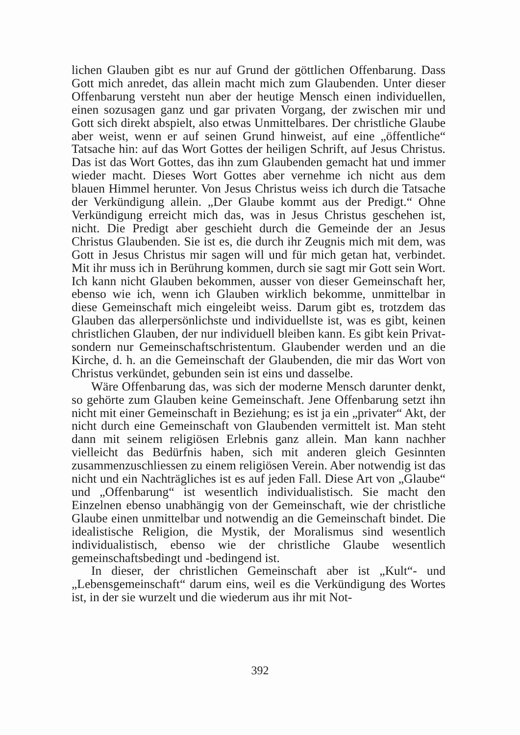lichen Glauben gibt es nur auf Grund der göttlichen Offenbarung. Dass Gott mich anredet, das allein macht mich zum Glaubenden. Unter dieser Offenbarung versteht nun aber der heutige Mensch einen individuellen, einen sozusagen ganz und gar privaten Vorgang, der zwischen mir und Gott sich direkt abspielt, also etwas Unmittelbares. Der christliche Glaube aber weist, wenn er auf seinen Grund hinweist, auf eine „öffentliche“ Tatsache hin: auf das Wort Gottes der heiligen Schrift, auf Jesus Christus. Das ist das Wort Gottes, das ihn zum Glaubenden gemacht hat und immer wieder macht. Dieses Wort Gottes aber vernehme ich nicht aus dem blauen Himmel herunter. Von Jesus Christus weiss ich durch die Tatsache der Verkündigung allein. „Der Glaube kommt aus der Predigt.“ Ohne Verkündigung erreicht mich das, was in Jesus Christus geschehen ist, nicht. Die Predigt aber geschieht durch die Gemeinde der an Jesus Christus Glaubenden. Sie ist es, die durch ihr Zeugnis mich mit dem, was Gott in Jesus Christus mir sagen will und für mich getan hat, verbindet. Mit ihr muss ich in Berührung kommen, durch sie sagt mir Gott sein Wort. Ich kann nicht Glauben bekommen, ausser von dieser Gemeinschaft her, ebenso wie ich, wenn ich Glauben wirklich bekomme, unmittelbar in diese Gemeinschaft mich eingeleibt weiss. Darum gibt es, trotzdem das Glauben das allerpersönlichste und individuellste ist, was es gibt, keinen christlichen Glauben, der nur individuell bleiben kann. Es gibt kein Privat- sondern nur Gemeinschaftschristentum. Glaubender werden und an die Kirche, d. h. an die Gemeinschaft der Glaubenden, die mir das Wort von Christus verkündet, gebunden sein ist eins und dasselbe.
Wäre Offenbarung das, was sich der moderne Mensch darunter denkt, so gehörte zum Glauben keine Gemeinschaft. Jene Offenbarung setzt ihn nicht mit einer Gemeinschaft in Beziehung; es ist ja ein „privater“ Akt, der nicht durch eine Gemeinschaft von Glaubenden vermittelt ist. Man steht dann mit seinem religiösen Erlebnis ganz allein. Man kann nachher vielleicht das Bedürfnis haben, sich mit anderen gleich Gesinnten zusammenzuschliessen zu einem religiösen Verein. Aber notwendig ist das nicht und ein Nachträgliches ist es auf jeden Fall. Diese Art von „Glaube“ und „Offenbarung“ ist wesentlich individualistisch. Sie macht den Einzelnen ebenso unabhängig von der Gemeinschaft, wie der christliche Glaube einen unmittelbar und notwendig an die Gemeinschaft bindet. Die idealistische Religion, die Mystik, der Moralismus sind wesentlich individualistisch, ebenso wie der christliche Glaube wesentlich gemeinschaftsbedingt und -bedingend ist.
In dieser, der christlichen Gemeinschaft aber ist „Kult“- und „Lebensgemeinschaft“ darum eins, weil es die Verkündigung des Wortes ist, in der sie wurzelt und die wiederum aus ihr mit Not-
392